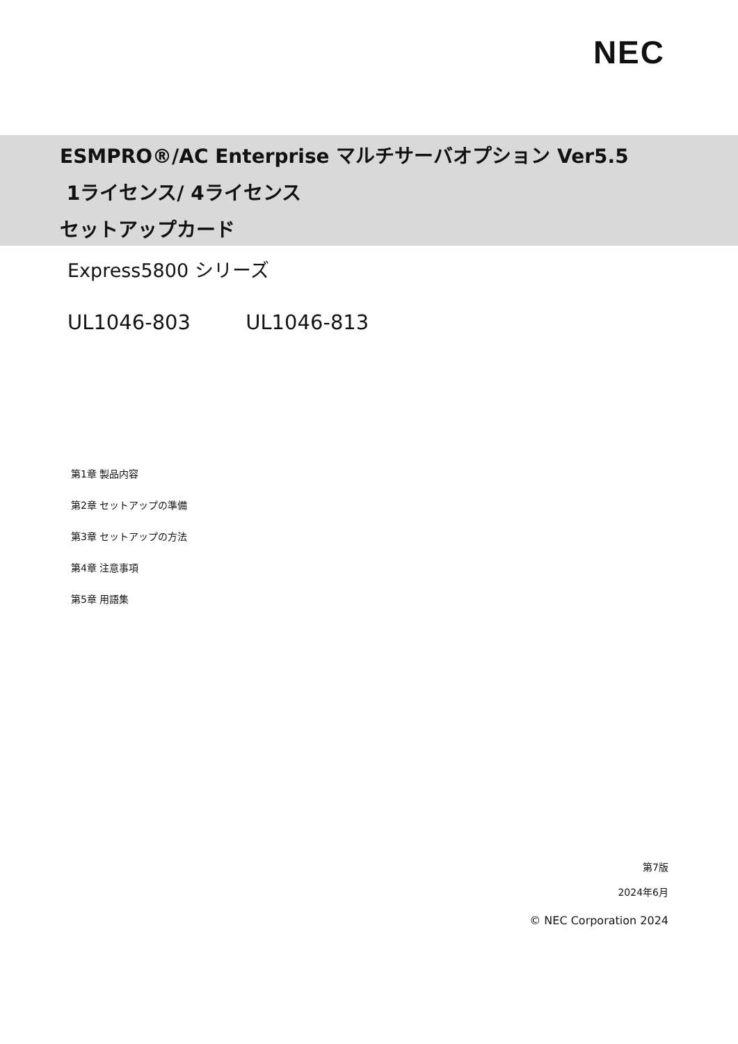NEC
ESMPRO®/AC Enterprise マルチサーバオプション Ver5.5
1ライセンス/ 4ライセンス
セットアップカード
Express5800 シリーズ
UL1046-803 UL1046-813
第1章 製品内容
第2章 セットアップの準備
第3章 セットアップの方法
第4章 注意事項
第5章 用語集
第7版
2024年6月
© NEC Corporation 2024